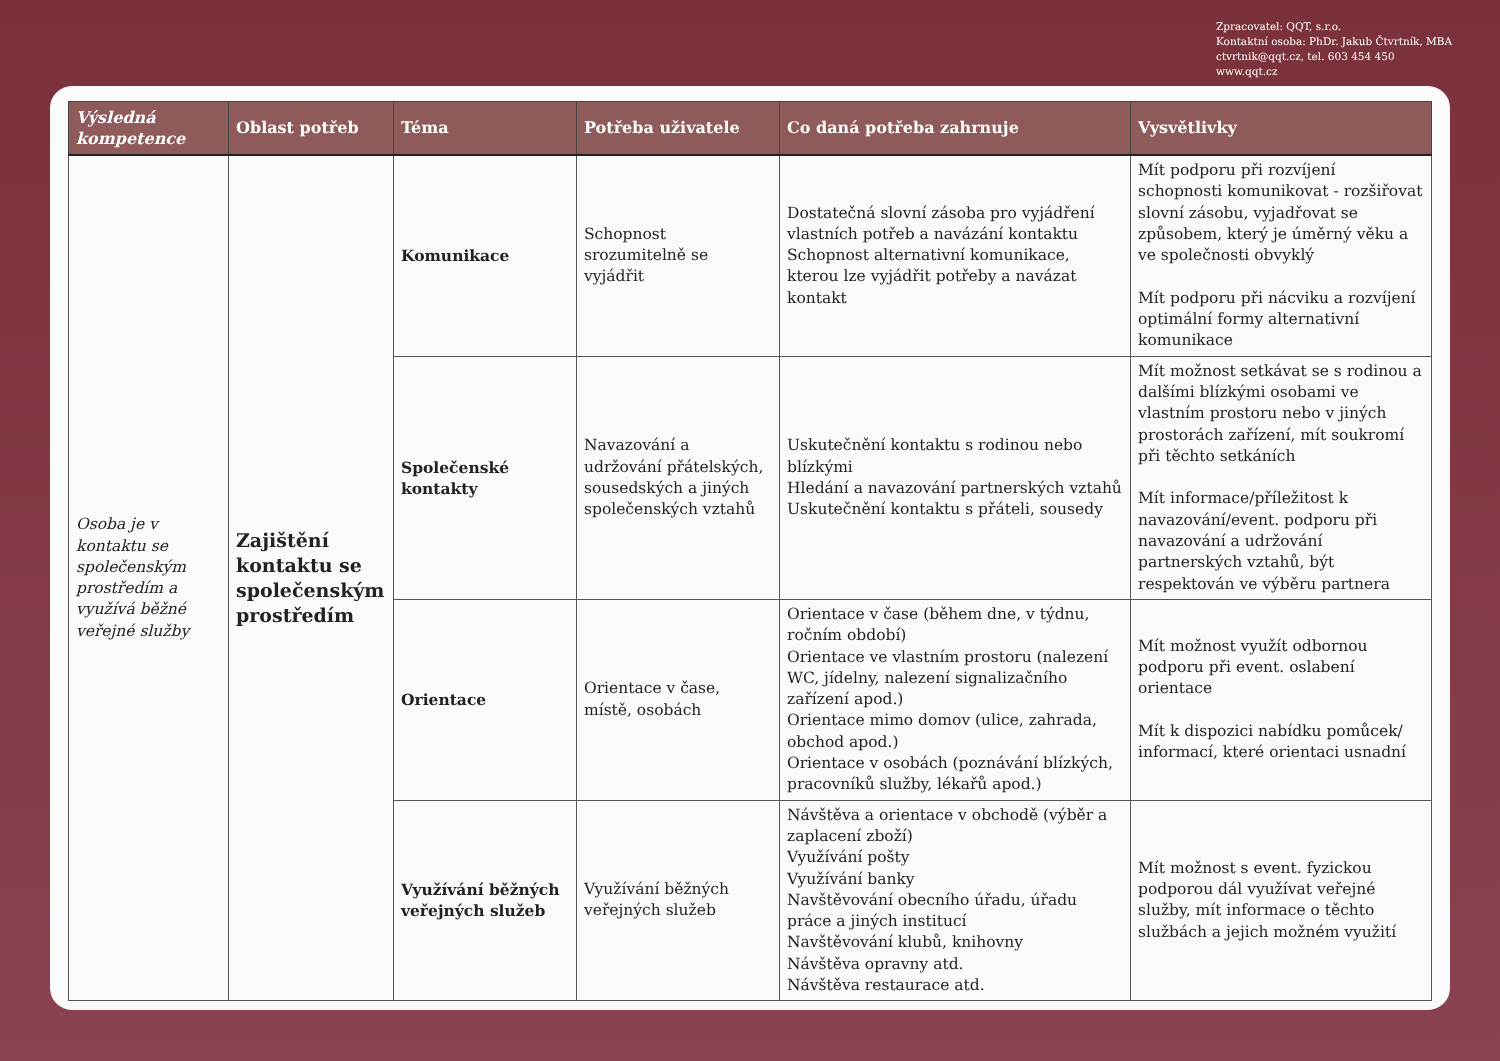Zpracovatel: QQT, s.r.o.
Kontaktní osoba: PhDr. Jakub Čtvrtník, MBA
ctvrtnik@qqt.cz, tel. 603 454 450
www.qqt.cz
| Výsledná kompetence | Oblast potřeb | Téma | Potřeba uživatele | Co daná potřeba zahrnuje | Vysvětlivky |
| --- | --- | --- | --- | --- | --- |
| Osoba je v kontaktu se společenským prostředím a využívá běžné veřejné služby | Zajištění kontaktu se společenským prostředím | Komunikace | Schopnost srozumitelně se vyjádřit | Dostatečná slovní zásoba pro vyjádření vlastních potřeb a navázání kontaktu Schopnost alternativní komunikace, kterou lze vyjádřit potřeby a navázat kontakt | Mít podporu při rozvíjení schopnosti komunikovat - rozšiřovat slovní zásobu, vyjadřovat se způsobem, který je úměrný věku a ve společnosti obvyklý Mít podporu při nácviku a rozvíjení optimální formy alternativní komunikace |
| | | Společenské kontakty | Navazování a udržování přátelských, sousedských a jiných společenských vztahů | Uskutečnění kontaktu s rodinou nebo blízkými Hledání a navazování partnerských vztahů Uskutečnění kontaktu s přáteli, sousedy | Mít možnost setkávat se s rodinou a dalšími blízkými osobami ve vlastním prostoru nebo v jiných prostorách zařízení, mít soukromí při těchto setkáních Mít informace/příležitost k navazování/event. podporu při navazování a udržování partnerských vztahů, být respektován ve výběru partnera |
| | | Orientace | Orientace v čase, místě, osobách | Orientace v čase (během dne, v týdnu, ročním období) Orientace ve vlastním prostoru (nalezení WC, jídelny, nalezení signalizačního zařízení apod.) Orientace mimo domov (ulice, zahrada, obchod apod.) Orientace v osobách (poznávání blízkých, pracovníků služby, lékařů apod.) | Mít možnost využít odbornou podporu při event. oslabení orientace Mít k dispozici nabídku pomůcek/ informací, které orientaci usnadní |
| | | Využívání běžných veřejných služeb | Využívání běžných veřejných služeb | Návštěva a orientace v obchodě (výběr a zaplacení zboží) Využívání pošty Využívání banky Navštěvování obecního úřadu, úřadu práce a jiných institucí Navštěvování klubů, knihovny Návštěva opravny atd. Návštěva restaurace atd. | Mít možnost s event. fyzickou podporou dál využívat veřejné služby, mít informace o těchto službách a jejich možném využití |